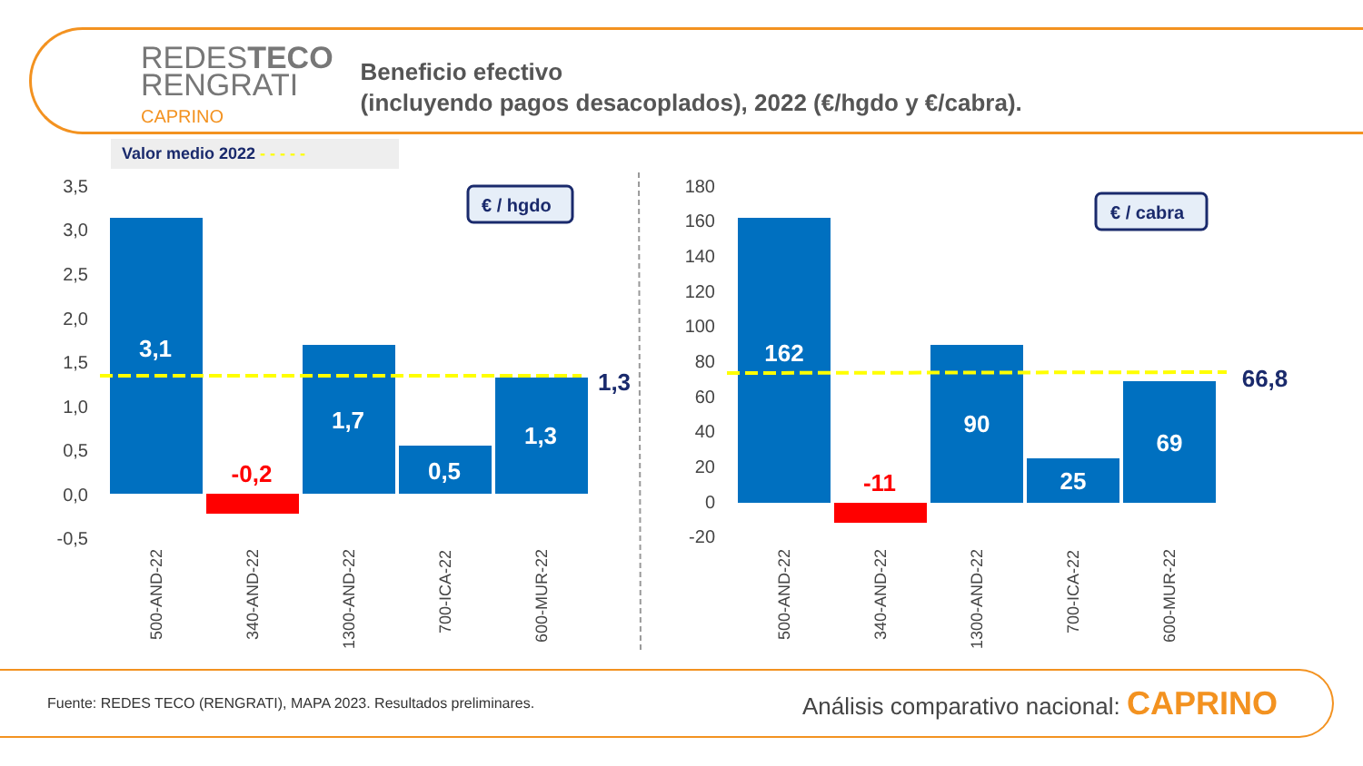REDESTECO
RENGRATI
CAPRINO
Beneficio efectivo
(incluyendo pagos desacoplados), 2022 (€/hgdo y €/cabra).
Valor medio 2022 - - - - -
3,5
3,0
2,5
2,0
1,5
1,0
0,5
0,0
-0,5
180
160
140
120
100
80
60
40
20
0
-20
3,1
1,7
0,5
1,3
162
90
25
69
-0,2
-11
1,3
66,8
€ / hgdo
€ / cabra
500-AND-22
340-AND-22
1300-AND-22
700-ICA-22
600-MUR-22
500-AND-22
340-AND-22
1300-AND-22
700-ICA-22
600-MUR-22
Fuente: REDES TECO (RENGRATI), MAPA 2023. Resultados preliminares. Análisis comparativo nacional: CAPRINO